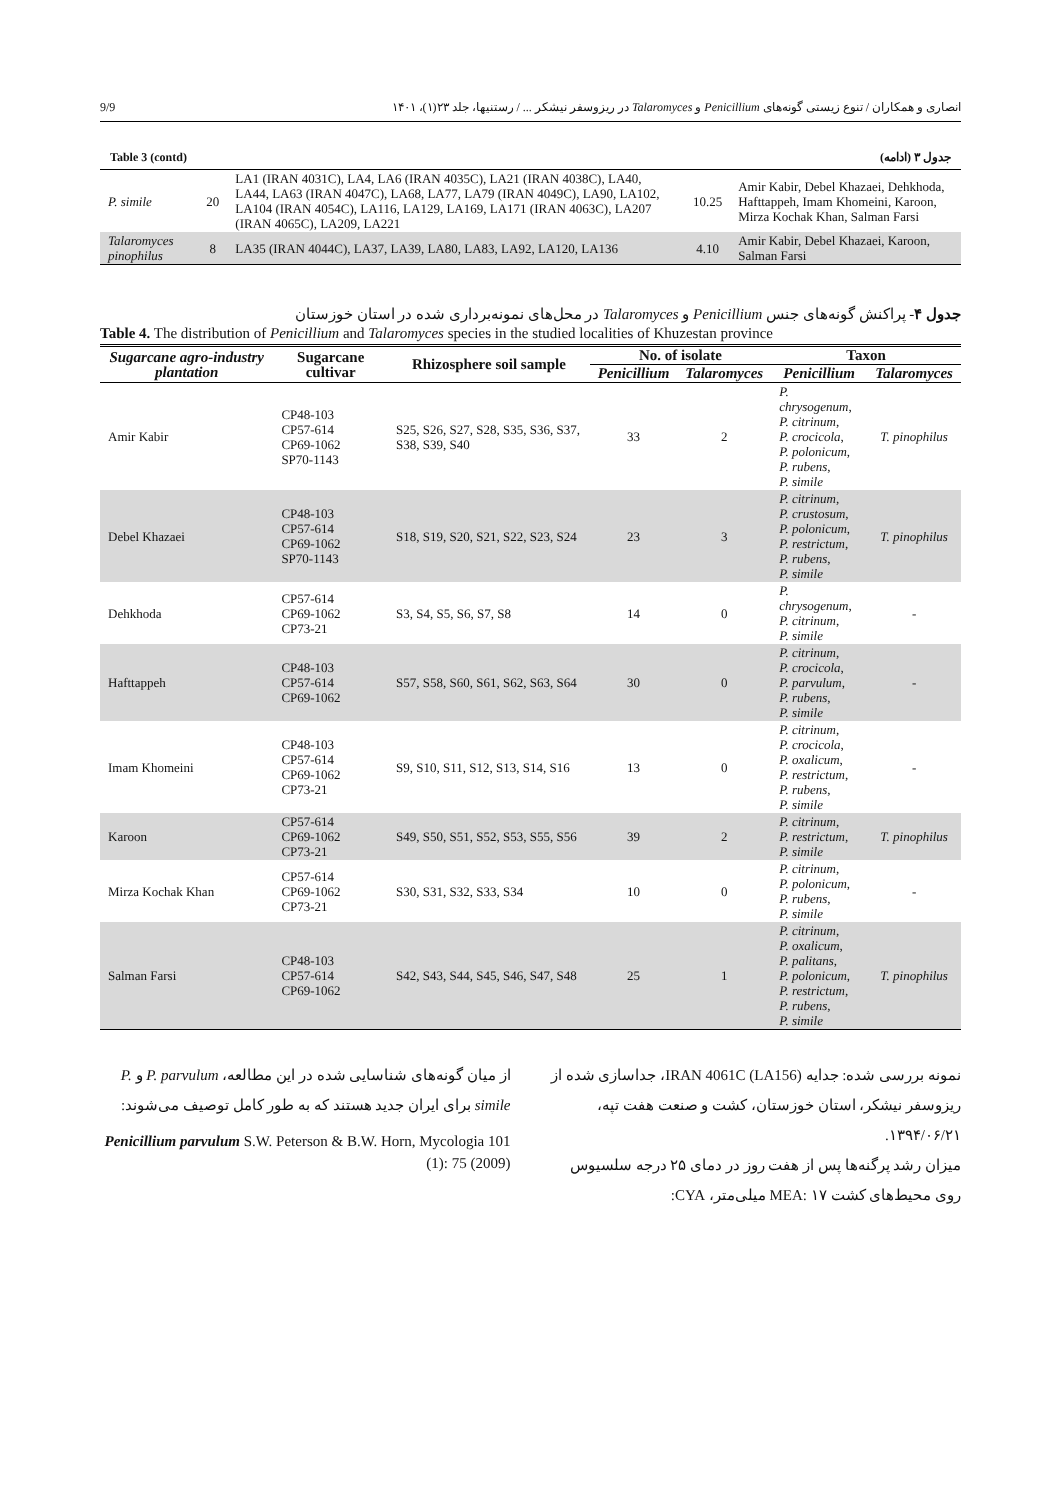9/9 انصاری و همکاران / تنوع زیستی گونه‌های Penicillium و Talaromyces در ریزوسفر نیشکر ... / رستنیها، جلد ۲۳(۱)، ۱۴۰۱
Table 3 (contd) جدول ۳ (ادامه)
| P. simile | 20 | LA1 (IRAN 4031C), LA4, LA6 (IRAN 4035C), LA21 (IRAN 4038C), LA40, LA44, LA63 (IRAN 4047C), LA68, LA77, LA79 (IRAN 4049C), LA90, LA102, LA104 (IRAN 4054C), LA116, LA129, LA169, LA171 (IRAN 4063C), LA207 (IRAN 4065C), LA209, LA221 | 10.25 | Amir Kabir, Debel Khazaei, Dehkhoda, Hafttappeh, Imam Khomeini, Karoon, Mirza Kochak Khan, Salman Farsi |
| Talaromyces pinophilus | 8 | LA35 (IRAN 4044C), LA37, LA39, LA80, LA83, LA92, LA120, LA136 | 4.10 | Amir Kabir, Debel Khazaei, Karoon, Salman Farsi |
جدول ۴- پراکنش گونه‌های جنس Penicillium و Talaromyces در محل‌های نمونه‌برداری شده در استان خوزستان
Table 4. The distribution of Penicillium and Talaromyces species in the studied localities of Khuzestan province
| Sugarcane agro-industry plantation | Sugarcane cultivar | Rhizosphere soil sample | No. of isolate | | Taxon | |
| --- | --- | --- | --- | --- | --- | --- |
| | | | Penicillium | Talaromyces | Penicillium | Talaromyces |
| Amir Kabir | CP48-103 CP57-614 CP69-1062 SP70-1143 | S25, S26, S27, S28, S35, S36, S37, S38, S39, S40 | 33 | 2 | P. chrysogenum , P. citrinum , P. crocicola , P. polonicum , P. rubens , P. simile | T. pinophilus |
| Debel Khazaei | CP48-103 CP57-614 CP69-1062 SP70-1143 | S18, S19, S20, S21, S22, S23, S24 | 23 | 3 | P. citrinum , P. crustosum , P. polonicum , P. restrictum , P. rubens , P. simile | T. pinophilus |
| Dehkhoda | CP57-614 CP69-1062 CP73-21 | S3, S4, S5, S6, S7, S8 | 14 | 0 | P. chrysogenum , P. citrinum , P. simile | - |
| Hafttappeh | CP48-103 CP57-614 CP69-1062 | S57, S58, S60, S61, S62, S63, S64 | 30 | 0 | P. citrinum , P. crocicola , P. parvulum , P. rubens , P. simile | - |
| Imam Khomeini | CP48-103 CP57-614 CP69-1062 CP73-21 | S9, S10, S11, S12, S13, S14, S16 | 13 | 0 | P. citrinum , P. crocicola , P. oxalicum , P. restrictum , P. rubens , P. simile | - |
| Karoon | CP57-614 CP69-1062 CP73-21 | S49, S50, S51, S52, S53, S55, S56 | 39 | 2 | P. citrinum , P. restrictum , P. simile | T. pinophilus |
| Mirza Kochak Khan | CP57-614 CP69-1062 CP73-21 | S30, S31, S32, S33, S34 | 10 | 0 | P. citrinum , P. polonicum , P. rubens , P. simile | - |
| Salman Farsi | CP48-103 CP57-614 CP69-1062 | S42, S43, S44, S45, S46, S47, S48 | 25 | 1 | P. citrinum , P. oxalicum , P. palitans , P. polonicum , P. restrictum , P. rubens , P. simile | T. pinophilus |
از میان گونه‌های شناسایی شده در این مطالعه، P. parvulum و P. simile برای ایران جدید هستند که به طور کامل توصیف می‌شوند:
Penicillium parvulum S.W. Peterson & B.W. Horn, Mycologia 101 (1): 75 (2009)
نمونه بررسی شده: جدایه IRAN 4061C (LA156)، جداسازی شده از ریزوسفر نیشکر، استان خوزستان، کشت و صنعت هفت تپه، ۱۳۹۴/۰۶/۲۱.
میزان رشد پرگنه‌ها پس از هفت روز در دمای ۲۵ درجه سلسیوس روی محیط‌های کشت MEA: ۱۷ میلی‌متر، CYA: